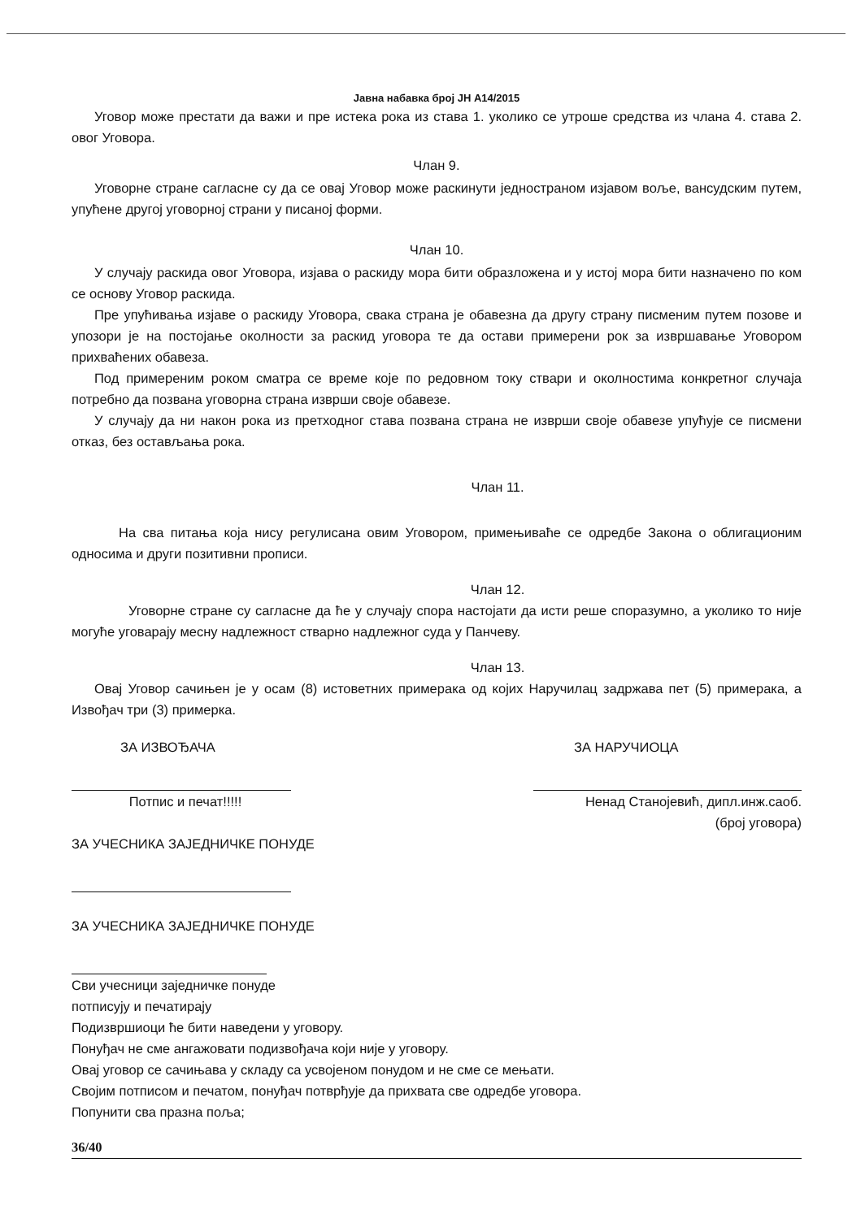Јавна набавка број ЈН А14/2015
Уговор може престати да важи и пре истека рока из става 1. уколико се утроше средства из члана 4. става 2. овог Уговора.
Члан 9.
Уговорне стране сагласне су да се овај Уговор може раскинути једностраном изјавом воље, вансудским путем, упућене другој уговорној страни у писаној форми.
Члан 10.
У случају раскида овог Уговора, изјава о раскиду мора бити образложена и у истој мора бити назначено по ком се основу Уговор раскида.
Пре упућивања изјаве о раскиду Уговора, свака страна је обавезна да другу страну писменим путем позове и упозори је на постојање околности за раскид уговора те да остави примерени рок за извршавање Уговором прихваћених обавеза.
Под примереним роком сматра се време које по редовном току ствари и околностима конкретног случаја потребно да позвана уговорна страна изврши своје обавезе.
У случају да ни након рока из претходног става позвана страна не изврши своје обавезе упућује се писмени отказ, без остављања рока.
Члан 11.
На сва питања која нису регулисана овим Уговором, примењиваће се одредбе Закона о облигационим односима и други позитивни прописи.
Члан 12.
Уговорне стране су сагласне да ће у случају спора настојати да исти реше споразумно, а уколико то није могуће уговарају месну надлежност стварно надлежног суда у Панчеву.
Члан 13.
Овај Уговор сачињен је у осам (8) истоветних примерака од којих Наручилац задржава пет (5) примерака, а Извођач три (3) примерка.
ЗА ИЗВОЂАЧА
Потпис и печат!!!!!
ЗА НАРУЧИОЦА
Ненад Станојевић, дипл.инж.саоб.
(број уговора)
ЗА УЧЕСНИКА ЗАЈЕДНИЧКЕ ПОНУДЕ
ЗА УЧЕСНИКА ЗАЈЕДНИЧКЕ ПОНУДЕ
Сви учесници заједничке понуде
потписују и печатирају
Подизвршиоци ће бити наведени у уговору.
Понуђач не сме ангажовати подизвођача који није у уговору.
Овај уговор се сачињава у складу са усвојеном понудом и не сме се мењати.
Својим потписом и печатом, понуђач потврђује да прихвата све одредбе уговора.
Попунити сва празна поља;
36/40